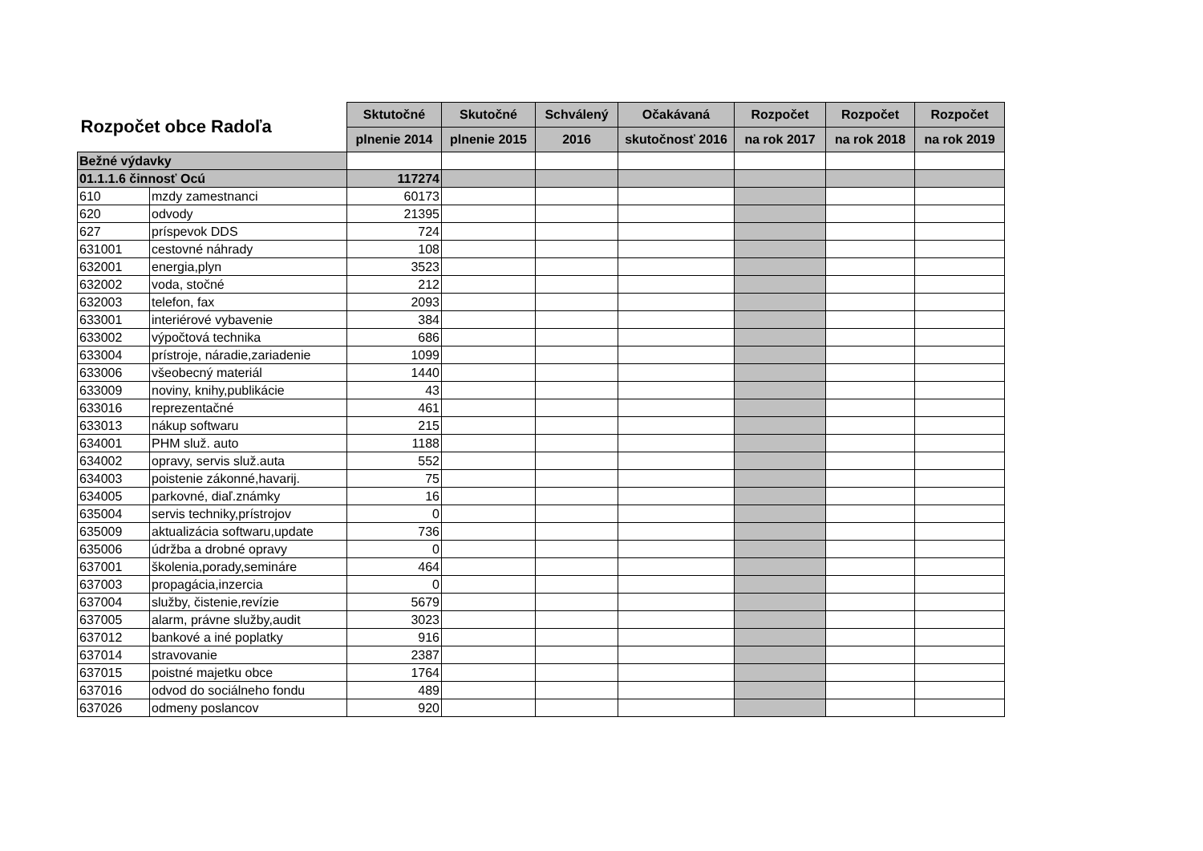| Rozpočet obce Radoľa | | Sktutočné | Skutočné | Schválený | Očakávaná | Rozpočet | Rozpočet | Rozpočet |
| --- | --- | --- | --- | --- | --- | --- | --- | --- |
| | | plnenie 2014 | plnenie 2015 | 2016 | skutočnosť 2016 | na rok 2017 | na rok 2018 | na rok 2019 |
| Bežné výdavky | | | | | | | | |
| 01.1.1.6 činnosť Ocú | | 117274 | | | | | | |
| 610 | mzdy zamestnanci | 60173 | | | | | | |
| 620 | odvody | 21395 | | | | | | |
| 627 | príspevok DDS | 724 | | | | | | |
| 631001 | cestovné náhrady | 108 | | | | | | |
| 632001 | energia,plyn | 3523 | | | | | | |
| 632002 | voda, stočné | 212 | | | | | | |
| 632003 | telefon, fax | 2093 | | | | | | |
| 633001 | interiérové vybavenie | 384 | | | | | | |
| 633002 | výpočtová technika | 686 | | | | | | |
| 633004 | prístroje, náradie,zariadenie | 1099 | | | | | | |
| 633006 | všeobecný materiál | 1440 | | | | | | |
| 633009 | noviny, knihy,publikácie | 43 | | | | | | |
| 633016 | reprezentačné | 461 | | | | | | |
| 633013 | nákup softwaru | 215 | | | | | | |
| 634001 | PHM služ. auto | 1188 | | | | | | |
| 634002 | opravy, servis služ.auta | 552 | | | | | | |
| 634003 | poistenie zákonné,havarij. | 75 | | | | | | |
| 634005 | parkovné, diaľ.známky | 16 | | | | | | |
| 635004 | servis techniky,prístrojov | 0 | | | | | | |
| 635009 | aktualizácia softwaru,update | 736 | | | | | | |
| 635006 | údržba a drobné opravy | 0 | | | | | | |
| 637001 | školenia,porady,semináre | 464 | | | | | | |
| 637003 | propagácia,inzercia | 0 | | | | | | |
| 637004 | služby, čistenie,revízie | 5679 | | | | | | |
| 637005 | alarm, právne služby,audit | 3023 | | | | | | |
| 637012 | bankové a iné poplatky | 916 | | | | | | |
| 637014 | stravovanie | 2387 | | | | | | |
| 637015 | poistné majetku obce | 1764 | | | | | | |
| 637016 | odvod do sociálneho fondu | 489 | | | | | | |
| 637026 | odmeny poslancov | 920 | | | | | | |